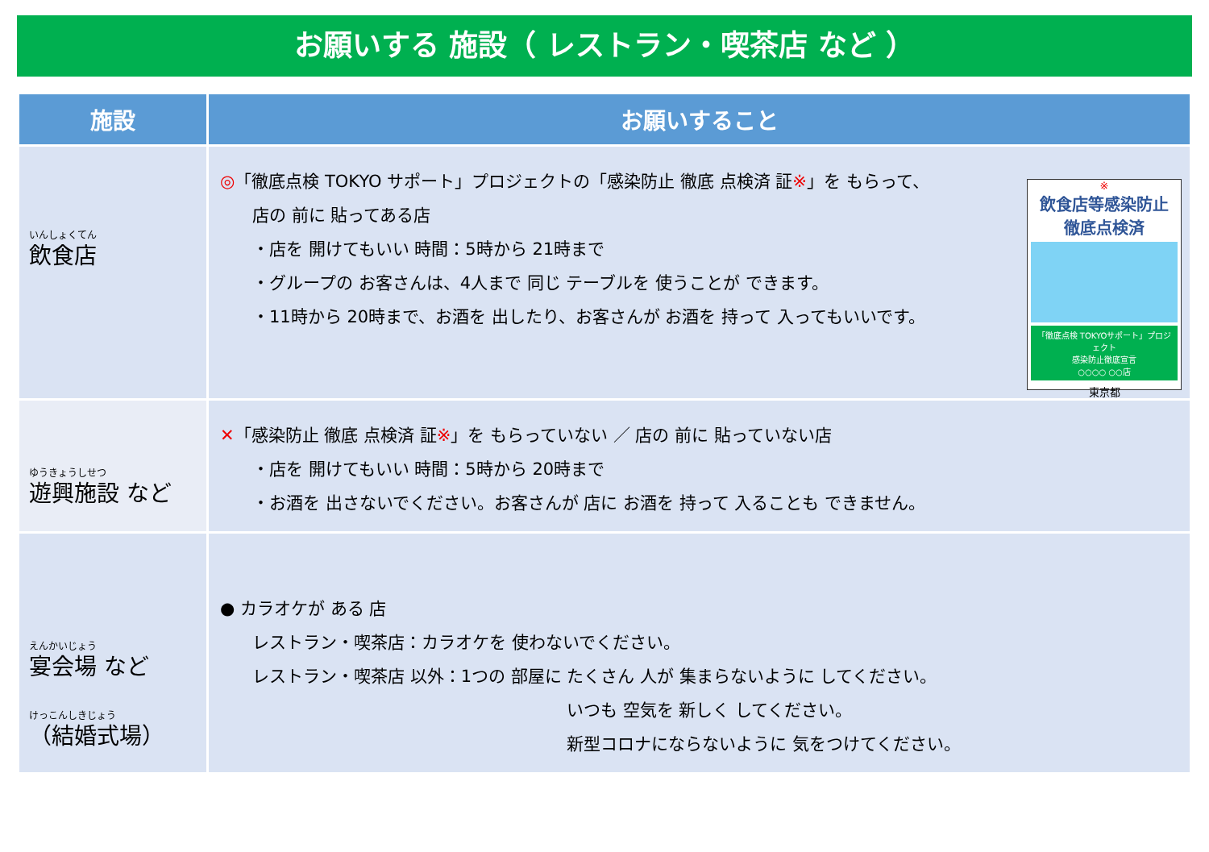お願いする 施設（ レストラン・喫茶店 など ）
| 施設 | お願いすること |
| --- | --- |
| いんしょくてん 飲食店 | ※ 飲食店等感染防止 徹底点検済 「徹底点検 TOKYOサポート」プロジェクト 感染防止徹底宣言 ○○○○ ○○店 東京都 ◎ 「徹底点検 TOKYO サポート」プロジェクトの「感染防止 徹底 点検済 証 ※ 」を もらって、 店の 前に 貼ってある店 ・店を 開けてもいい 時間：5時から 21時まで ・グループの お客さんは、4人まで 同じ テーブルを 使うことが できます。 ・11時から 20時まで、お酒を 出したり、お客さんが お酒を 持って 入ってもいいです。 |
| ゆうきょうしせつ 遊興施設 など | ✕ 「感染防止 徹底 点検済 証 ※ 」を もらっていない ／ 店の 前に 貼っていない店 ・店を 開けてもいい 時間：5時から 20時まで ・お酒を 出さないでください。お客さんが 店に お酒を 持って 入ることも できません。 |
| えんかいじょう 宴会場 など けっこんしきじょう （結婚式場） | ● カラオケが ある 店 レストラン・喫茶店：カラオケを 使わないでください。 レストラン・喫茶店 以外：1つの 部屋に たくさん 人が 集まらないように してください。 いつも 空気を 新しく してください。 新型コロナにならないように 気をつけてください。 |